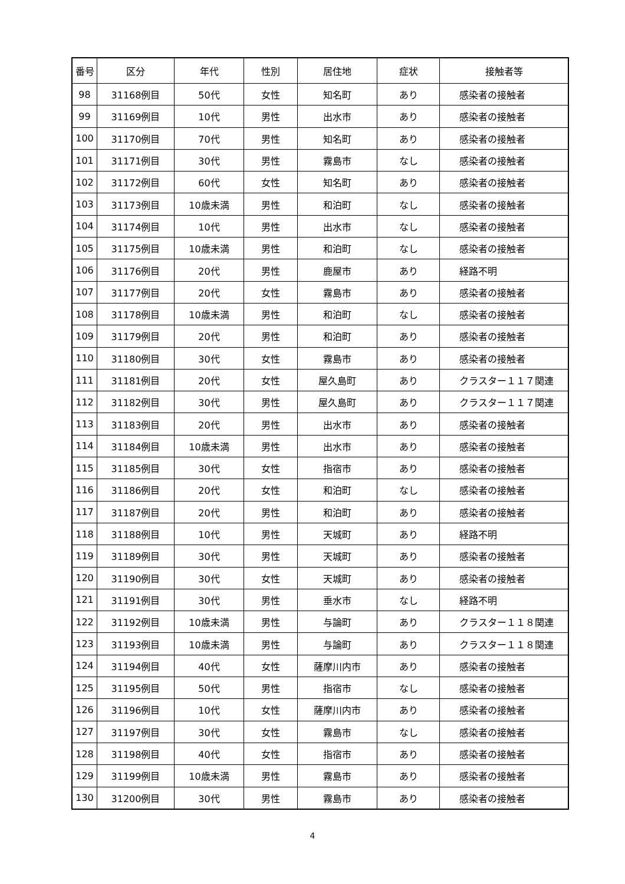| 番号 | 区分 | 年代 | 性別 | 居住地 | 症状 | 接触者等 |
| --- | --- | --- | --- | --- | --- | --- |
| 98 | 31168例目 | 50代 | 女性 | 知名町 | あり | 感染者の接触者 |
| 99 | 31169例目 | 10代 | 男性 | 出水市 | あり | 感染者の接触者 |
| 100 | 31170例目 | 70代 | 男性 | 知名町 | あり | 感染者の接触者 |
| 101 | 31171例目 | 30代 | 男性 | 霧島市 | なし | 感染者の接触者 |
| 102 | 31172例目 | 60代 | 女性 | 知名町 | あり | 感染者の接触者 |
| 103 | 31173例目 | 10歳未満 | 男性 | 和泊町 | なし | 感染者の接触者 |
| 104 | 31174例目 | 10代 | 男性 | 出水市 | なし | 感染者の接触者 |
| 105 | 31175例目 | 10歳未満 | 男性 | 和泊町 | なし | 感染者の接触者 |
| 106 | 31176例目 | 20代 | 男性 | 鹿屋市 | あり | 経路不明 |
| 107 | 31177例目 | 20代 | 女性 | 霧島市 | あり | 感染者の接触者 |
| 108 | 31178例目 | 10歳未満 | 男性 | 和泊町 | なし | 感染者の接触者 |
| 109 | 31179例目 | 20代 | 男性 | 和泊町 | あり | 感染者の接触者 |
| 110 | 31180例目 | 30代 | 女性 | 霧島市 | あり | 感染者の接触者 |
| 111 | 31181例目 | 20代 | 女性 | 屋久島町 | あり | クラスター１１７関連 |
| 112 | 31182例目 | 30代 | 男性 | 屋久島町 | あり | クラスター１１７関連 |
| 113 | 31183例目 | 20代 | 男性 | 出水市 | あり | 感染者の接触者 |
| 114 | 31184例目 | 10歳未満 | 男性 | 出水市 | あり | 感染者の接触者 |
| 115 | 31185例目 | 30代 | 女性 | 指宿市 | あり | 感染者の接触者 |
| 116 | 31186例目 | 20代 | 女性 | 和泊町 | なし | 感染者の接触者 |
| 117 | 31187例目 | 20代 | 男性 | 和泊町 | あり | 感染者の接触者 |
| 118 | 31188例目 | 10代 | 男性 | 天城町 | あり | 経路不明 |
| 119 | 31189例目 | 30代 | 男性 | 天城町 | あり | 感染者の接触者 |
| 120 | 31190例目 | 30代 | 女性 | 天城町 | あり | 感染者の接触者 |
| 121 | 31191例目 | 30代 | 男性 | 垂水市 | なし | 経路不明 |
| 122 | 31192例目 | 10歳未満 | 男性 | 与論町 | あり | クラスター１１８関連 |
| 123 | 31193例目 | 10歳未満 | 男性 | 与論町 | あり | クラスター１１８関連 |
| 124 | 31194例目 | 40代 | 女性 | 薩摩川内市 | あり | 感染者の接触者 |
| 125 | 31195例目 | 50代 | 男性 | 指宿市 | なし | 感染者の接触者 |
| 126 | 31196例目 | 10代 | 女性 | 薩摩川内市 | あり | 感染者の接触者 |
| 127 | 31197例目 | 30代 | 女性 | 霧島市 | なし | 感染者の接触者 |
| 128 | 31198例目 | 40代 | 女性 | 指宿市 | あり | 感染者の接触者 |
| 129 | 31199例目 | 10歳未満 | 男性 | 霧島市 | あり | 感染者の接触者 |
| 130 | 31200例目 | 30代 | 男性 | 霧島市 | あり | 感染者の接触者 |
4